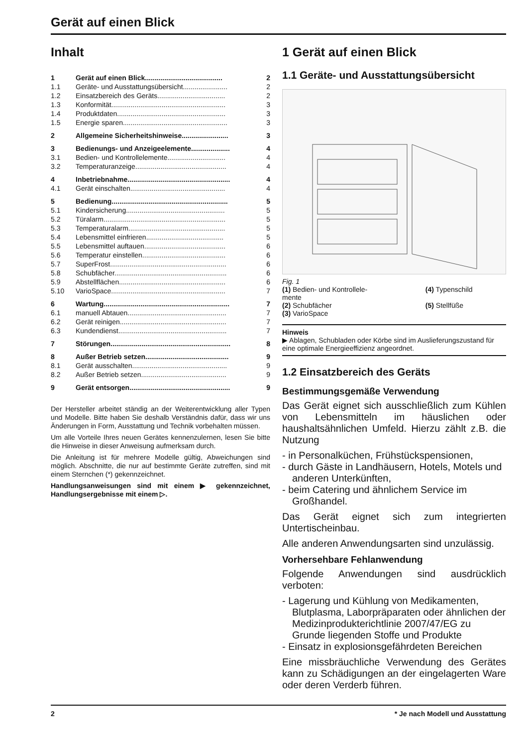Gerät auf einen Blick
Inhalt
| 1 | Gerät auf einen Blick........................................ | 2 |
| 1.1 | Geräte- und Ausstattungsübersicht....................... | 2 |
| 1.2 | Einsatzbereich des Geräts................................... | 2 |
| 1.3 | Konformität........................................................... | 3 |
| 1.4 | Produktdaten........................................................ | 3 |
| 1.5 | Energie sparen...................................................... | 3 |
| 2 | Allgemeine Sicherheitshinweise........................ | 3 |
| 3 | Bedienungs- und Anzeigeelemente.................... | 4 |
| 3.1 | Bedien- und Kontrollelemente.............................. | 4 |
| 3.2 | Temperaturanzeige............................................... | 4 |
| 4 | Inbetriebnahme..................................................... | 4 |
| 4.1 | Gerät einschalten................................................. | 4 |
| 5 | Bedienung............................................................ | 5 |
| 5.1 | Kindersicherung................................................... | 5 |
| 5.2 | Türalarm............................................................... | 5 |
| 5.3 | Temperaturalarm.................................................. | 5 |
| 5.4 | Lebensmittel einfrieren........................................ | 5 |
| 5.5 | Lebensmittel auftauen.......................................... | 6 |
| 5.6 | Temperatur einstellen........................................... | 6 |
| 5.7 | SuperFrost............................................................ | 6 |
| 5.8 | Schubfächer.......................................................... | 6 |
| 5.9 | Abstellflächen....................................................... | 6 |
| 5.10 | VarioSpace........................................................... | 7 |
| 6 | Wartung................................................................. | 7 |
| 6.1 | manuell Abtauen................................................... | 7 |
| 6.2 | Gerät reinigen....................................................... | 7 |
| 6.3 | Kundendienst........................................................ | 7 |
| 7 | Störungen.............................................................. | 8 |
| 8 | Außer Betrieb setzen........................................... | 9 |
| 8.1 | Gerät ausschalten................................................. | 9 |
| 8.2 | Außer Betrieb setzen............................................ | 9 |
| 9 | Gerät entsorgen.................................................... | 9 |
Der Hersteller arbeitet ständig an der Weiterentwicklung aller Typen und Modelle. Bitte haben Sie deshalb Verständnis dafür, dass wir uns Änderungen in Form, Ausstattung und Technik vorbehalten müssen.
Um alle Vorteile Ihres neuen Gerätes kennenzulernen, lesen Sie bitte die Hinweise in dieser Anweisung aufmerksam durch.
Die Anleitung ist für mehrere Modelle gültig, Abweichungen sind möglich. Abschnitte, die nur auf bestimmte Geräte zutreffen, sind mit einem Sternchen (*) gekennzeichnet.
Handlungsanweisungen sind mit einem ▶ gekennzeichnet, Handlungsergebnisse mit einem ▷.
1 Gerät auf einen Blick
1.1 Geräte- und Ausstattungsübersicht
Fig. 1
| (1) Bedien- und Kontrollele- mente | (4) Typenschild |
| (2) Schubfächer | (5) Stellfüße |
| (3) VarioSpace | |
Hinweis
▶ Ablagen, Schubladen oder Körbe sind im Auslieferungszustand für eine optimale Energieeffizienz angeordnet.
1.2 Einsatzbereich des Geräts
Bestimmungsgemäße Verwendung
Das Gerät eignet sich ausschließlich zum Kühlen von Lebensmitteln im häuslichen oder haushaltsähnlichen Umfeld. Hierzu zählt z.B. die Nutzung
- in Personalküchen, Frühstückspensionen,
- durch Gäste in Landhäusern, Hotels, Motels und anderen Unterkünften,
- beim Catering und ähnlichem Service im Großhandel.
Das Gerät eignet sich zum integrierten Untertischeinbau.
Alle anderen Anwendungsarten sind unzulässig.
Vorhersehbare Fehlanwendung
Folgende Anwendungen sind ausdrücklich verboten:
- Lagerung und Kühlung von Medikamenten, Blutplasma, Laborpräparaten oder ähnlichen der Medizinprodukterichtlinie 2007/47/EG zu Grunde liegenden Stoffe und Produkte
- Einsatz in explosionsgefährdeten Bereichen
Eine missbräuchliche Verwendung des Gerätes kann zu Schädigungen an der eingelagerten Ware oder deren Verderb führen.
2 * Je nach Modell und Ausstattung